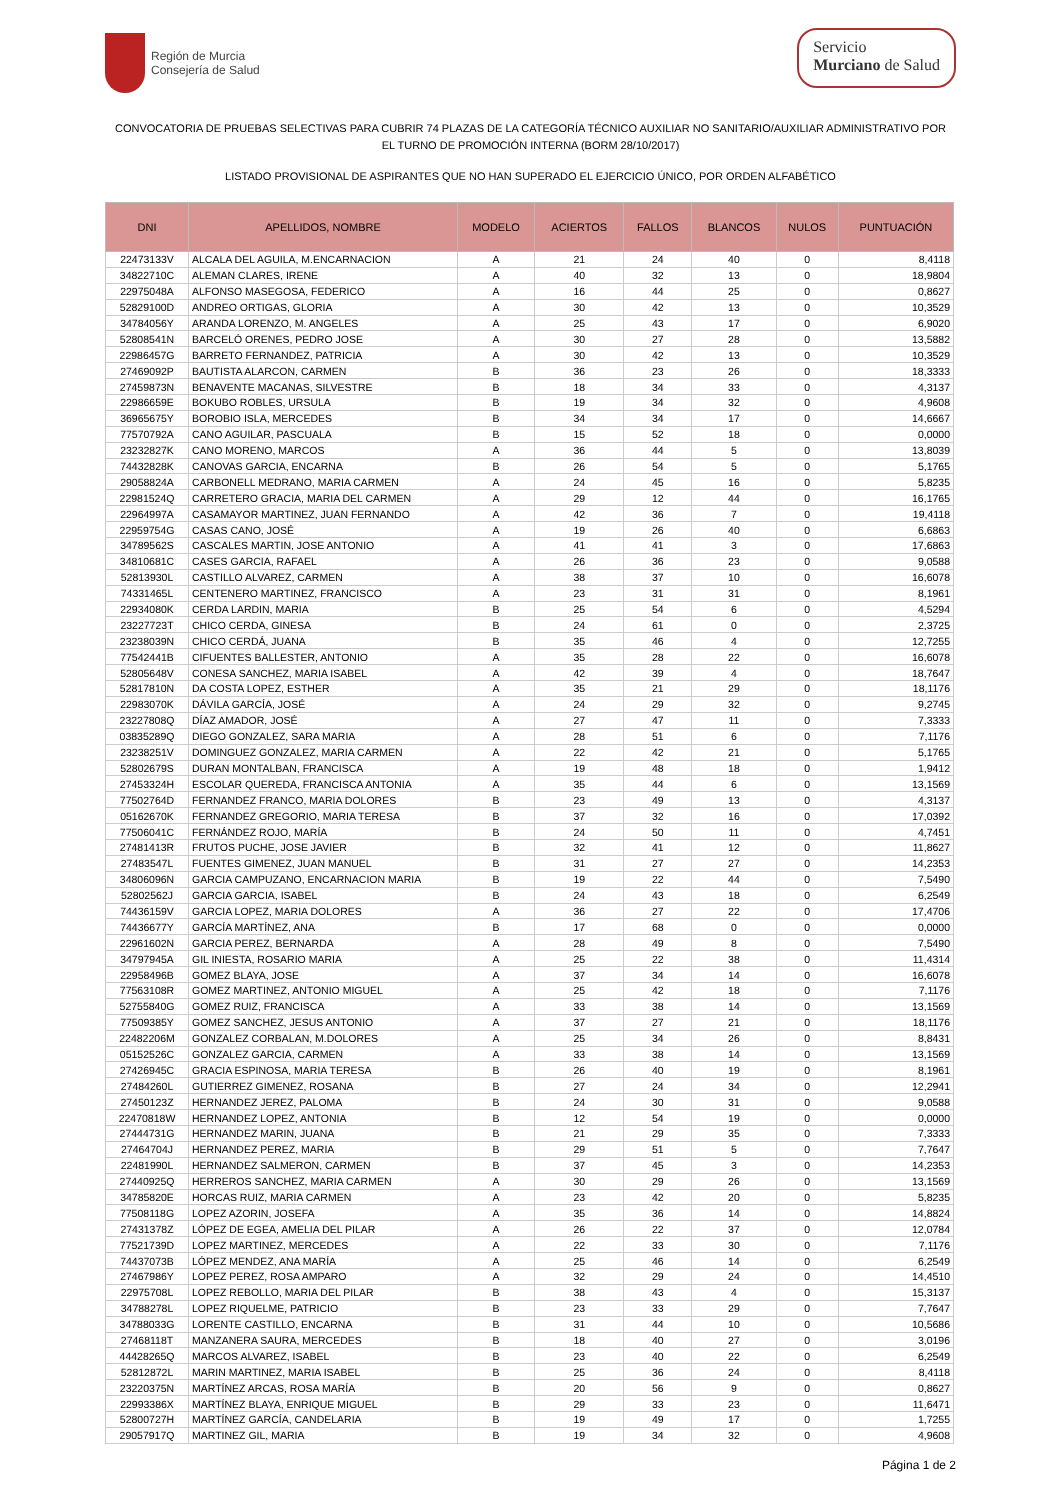Región de Murcia
Consejería de Salud
Servicio
Murciano de Salud
CONVOCATORIA DE PRUEBAS SELECTIVAS PARA CUBRIR 74 PLAZAS DE LA CATEGORÍA TÉCNICO AUXILIAR NO SANITARIO/AUXILIAR ADMINISTRATIVO POR EL TURNO DE PROMOCIÓN INTERNA (BORM 28/10/2017)
LISTADO PROVISIONAL DE ASPIRANTES QUE NO HAN SUPERADO EL EJERCICIO ÚNICO, POR ORDEN ALFABÉTICO
| DNI | APELLIDOS, NOMBRE | MODELO | ACIERTOS | FALLOS | BLANCOS | NULOS | PUNTUACIÓN |
| --- | --- | --- | --- | --- | --- | --- | --- |
| 22473133V | ALCALA DEL AGUILA, M.ENCARNACION | A | 21 | 24 | 40 | 0 | 8,4118 |
| 34822710C | ALEMAN CLARES, IRENE | A | 40 | 32 | 13 | 0 | 18,9804 |
| 22975048A | ALFONSO MASEGOSA, FEDERICO | A | 16 | 44 | 25 | 0 | 0,8627 |
| 52829100D | ANDREO ORTIGAS, GLORIA | A | 30 | 42 | 13 | 0 | 10,3529 |
| 34784056Y | ARANDA LORENZO, M. ANGELES | A | 25 | 43 | 17 | 0 | 6,9020 |
| 52808541N | BARCELÓ ORENES, PEDRO JOSE | A | 30 | 27 | 28 | 0 | 13,5882 |
| 22986457G | BARRETO FERNANDEZ, PATRICIA | A | 30 | 42 | 13 | 0 | 10,3529 |
| 27469092P | BAUTISTA ALARCON, CARMEN | B | 36 | 23 | 26 | 0 | 18,3333 |
| 27459873N | BENAVENTE MACANAS, SILVESTRE | B | 18 | 34 | 33 | 0 | 4,3137 |
| 22986659E | BOKUBO ROBLES, URSULA | B | 19 | 34 | 32 | 0 | 4,9608 |
| 36965675Y | BOROBIO ISLA, MERCEDES | B | 34 | 34 | 17 | 0 | 14,6667 |
| 77570792A | CANO AGUILAR, PASCUALA | B | 15 | 52 | 18 | 0 | 0,0000 |
| 23232827K | CANO MORENO, MARCOS | A | 36 | 44 | 5 | 0 | 13,8039 |
| 74432828K | CANOVAS GARCIA, ENCARNA | B | 26 | 54 | 5 | 0 | 5,1765 |
| 29058824A | CARBONELL MEDRANO, MARIA CARMEN | A | 24 | 45 | 16 | 0 | 5,8235 |
| 22981524Q | CARRETERO GRACIA, MARIA DEL CARMEN | A | 29 | 12 | 44 | 0 | 16,1765 |
| 22964997A | CASAMAYOR MARTINEZ, JUAN FERNANDO | A | 42 | 36 | 7 | 0 | 19,4118 |
| 22959754G | CASAS CANO, JOSÉ | A | 19 | 26 | 40 | 0 | 6,6863 |
| 34789562S | CASCALES MARTIN, JOSE ANTONIO | A | 41 | 41 | 3 | 0 | 17,6863 |
| 34810681C | CASES GARCIA, RAFAEL | A | 26 | 36 | 23 | 0 | 9,0588 |
| 52813930L | CASTILLO ALVAREZ, CARMEN | A | 38 | 37 | 10 | 0 | 16,6078 |
| 74331465L | CENTENERO MARTINEZ, FRANCISCO | A | 23 | 31 | 31 | 0 | 8,1961 |
| 22934080K | CERDA LARDIN, MARIA | B | 25 | 54 | 6 | 0 | 4,5294 |
| 23227723T | CHICO CERDA, GINESA | B | 24 | 61 | 0 | 0 | 2,3725 |
| 23238039N | CHICO CERDÁ, JUANA | B | 35 | 46 | 4 | 0 | 12,7255 |
| 77542441B | CIFUENTES BALLESTER, ANTONIO | A | 35 | 28 | 22 | 0 | 16,6078 |
| 52805648V | CONESA SANCHEZ, MARIA ISABEL | A | 42 | 39 | 4 | 0 | 18,7647 |
| 52817810N | DA COSTA LOPEZ, ESTHER | A | 35 | 21 | 29 | 0 | 18,1176 |
| 22983070K | DÁVILA GARCÍA, JOSÉ | A | 24 | 29 | 32 | 0 | 9,2745 |
| 23227808Q | DÍAZ AMADOR, JOSÉ | A | 27 | 47 | 11 | 0 | 7,3333 |
| 03835289Q | DIEGO GONZALEZ, SARA MARIA | A | 28 | 51 | 6 | 0 | 7,1176 |
| 23238251V | DOMINGUEZ GONZALEZ, MARIA CARMEN | A | 22 | 42 | 21 | 0 | 5,1765 |
| 52802679S | DURAN MONTALBAN, FRANCISCA | A | 19 | 48 | 18 | 0 | 1,9412 |
| 27453324H | ESCOLAR QUEREDA, FRANCISCA ANTONIA | A | 35 | 44 | 6 | 0 | 13,1569 |
| 77502764D | FERNANDEZ FRANCO, MARIA DOLORES | B | 23 | 49 | 13 | 0 | 4,3137 |
| 05162670K | FERNANDEZ GREGORIO, MARIA TERESA | B | 37 | 32 | 16 | 0 | 17,0392 |
| 77506041C | FERNÁNDEZ ROJO, MARÍA | B | 24 | 50 | 11 | 0 | 4,7451 |
| 27481413R | FRUTOS PUCHE, JOSE JAVIER | B | 32 | 41 | 12 | 0 | 11,8627 |
| 27483547L | FUENTES GIMENEZ, JUAN MANUEL | B | 31 | 27 | 27 | 0 | 14,2353 |
| 34806096N | GARCIA CAMPUZANO, ENCARNACION MARIA | B | 19 | 22 | 44 | 0 | 7,5490 |
| 52802562J | GARCIA GARCIA, ISABEL | B | 24 | 43 | 18 | 0 | 6,2549 |
| 74436159V | GARCIA LOPEZ, MARIA DOLORES | A | 36 | 27 | 22 | 0 | 17,4706 |
| 74436677Y | GARCÍA MARTÍNEZ, ANA | B | 17 | 68 | 0 | 0 | 0,0000 |
| 22961602N | GARCIA PEREZ, BERNARDA | A | 28 | 49 | 8 | 0 | 7,5490 |
| 34797945A | GIL INIESTA, ROSARIO MARIA | A | 25 | 22 | 38 | 0 | 11,4314 |
| 22958496B | GOMEZ BLAYA, JOSE | A | 37 | 34 | 14 | 0 | 16,6078 |
| 77563108R | GOMEZ MARTINEZ, ANTONIO MIGUEL | A | 25 | 42 | 18 | 0 | 7,1176 |
| 52755840G | GOMEZ RUIZ, FRANCISCA | A | 33 | 38 | 14 | 0 | 13,1569 |
| 77509385Y | GOMEZ SANCHEZ, JESUS ANTONIO | A | 37 | 27 | 21 | 0 | 18,1176 |
| 22482206M | GONZALEZ CORBALAN, M.DOLORES | A | 25 | 34 | 26 | 0 | 8,8431 |
| 05152526C | GONZALEZ GARCIA, CARMEN | A | 33 | 38 | 14 | 0 | 13,1569 |
| 27426945C | GRACIA ESPINOSA, MARIA TERESA | B | 26 | 40 | 19 | 0 | 8,1961 |
| 27484260L | GUTIERREZ GIMENEZ, ROSANA | B | 27 | 24 | 34 | 0 | 12,2941 |
| 27450123Z | HERNANDEZ JEREZ, PALOMA | B | 24 | 30 | 31 | 0 | 9,0588 |
| 22470818W | HERNANDEZ LOPEZ, ANTONIA | B | 12 | 54 | 19 | 0 | 0,0000 |
| 27444731G | HERNANDEZ MARIN, JUANA | B | 21 | 29 | 35 | 0 | 7,3333 |
| 27464704J | HERNANDEZ PEREZ, MARIA | B | 29 | 51 | 5 | 0 | 7,7647 |
| 22481990L | HERNANDEZ SALMERON, CARMEN | B | 37 | 45 | 3 | 0 | 14,2353 |
| 27440925Q | HERREROS SANCHEZ, MARIA CARMEN | A | 30 | 29 | 26 | 0 | 13,1569 |
| 34785820E | HORCAS RUIZ, MARIA CARMEN | A | 23 | 42 | 20 | 0 | 5,8235 |
| 77508118G | LOPEZ AZORIN, JOSEFA | A | 35 | 36 | 14 | 0 | 14,8824 |
| 27431378Z | LÓPEZ DE EGEA, AMELIA DEL PILAR | A | 26 | 22 | 37 | 0 | 12,0784 |
| 77521739D | LOPEZ MARTINEZ, MERCEDES | A | 22 | 33 | 30 | 0 | 7,1176 |
| 74437073B | LÓPEZ MENDEZ, ANA MARÍA | A | 25 | 46 | 14 | 0 | 6,2549 |
| 27467986Y | LOPEZ PEREZ, ROSA AMPARO | A | 32 | 29 | 24 | 0 | 14,4510 |
| 22975708L | LOPEZ REBOLLO, MARIA DEL PILAR | B | 38 | 43 | 4 | 0 | 15,3137 |
| 34788278L | LOPEZ RIQUELME, PATRICIO | B | 23 | 33 | 29 | 0 | 7,7647 |
| 34788033G | LORENTE CASTILLO, ENCARNA | B | 31 | 44 | 10 | 0 | 10,5686 |
| 27468118T | MANZANERA SAURA, MERCEDES | B | 18 | 40 | 27 | 0 | 3,0196 |
| 44428265Q | MARCOS ALVAREZ, ISABEL | B | 23 | 40 | 22 | 0 | 6,2549 |
| 52812872L | MARIN MARTINEZ, MARIA ISABEL | B | 25 | 36 | 24 | 0 | 8,4118 |
| 23220375N | MARTÍNEZ ARCAS, ROSA MARÍA | B | 20 | 56 | 9 | 0 | 0,8627 |
| 22993386X | MARTÍNEZ BLAYA, ENRIQUE MIGUEL | B | 29 | 33 | 23 | 0 | 11,6471 |
| 52800727H | MARTÍNEZ GARCÍA, CANDELARIA | B | 19 | 49 | 17 | 0 | 1,7255 |
| 29057917Q | MARTINEZ GIL, MARIA | B | 19 | 34 | 32 | 0 | 4,9608 |
Página 1 de 2